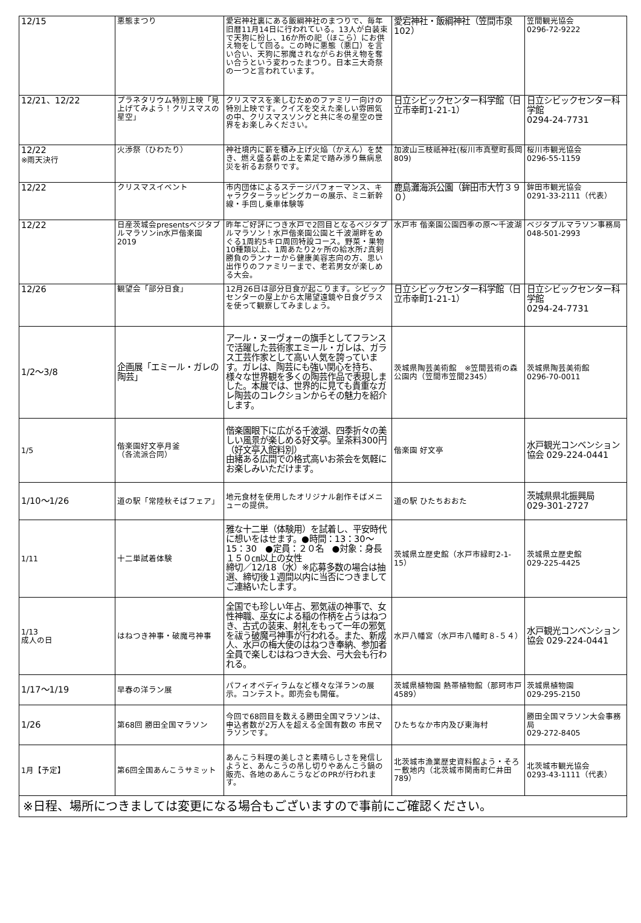| 12/15 | 悪態まつり | 愛宕神社裏にある飯綱神社のまつりで、毎年旧暦11月14日に行われている。13人が白装束で天狗に扮し、16か所の祀（ほこら）にお供え物をして回る。この時に悪態（悪口）を言い合い、天狗に邪魔されながらお供え物を奪い合うという変わったまつり。日本三大奇祭の一つと言われています。 | 愛宕神社・飯綱神社（笠間市泉102） | 笠間観光協会 0296-72-9222 |
| 12/21、12/22 | プラネタリウム特別上映「見上げてみよう！クリスマスの星空」 | クリスマスを楽しむためのファミリー向けの特別上映です。クイズを交えた楽しい雰囲気の中、クリスマスソングと共に冬の星空の世界をお楽しみください。 | 日立シビックセンター科学館（日立市幸町1-21-1） | 日立シビックセンター科学館 0294-24-7731 |
| 12/22 ※雨天決行 | 火渉祭（ひわたり） | 神社境内に薪を積み上げ火焔（かえん）を焚き、燃え盛る薪の上を素足で踏み渉り無病息災を祈るお祭りです。 | 加波山三枝祇神社(桜川市真壁町長岡809) | 桜川市観光協会 0296-55-1159 |
| 12/22 | クリスマスイベント | 市内団体によるステージパフォーマンス、キャラクターラッピングカーの展示、ミニ新幹線・手回し乗車体験等 | 鹿島灘海浜公園（鉾田市大竹３９０） | 鉾田市観光協会 0291-33-2111（代表） |
| 12/22 | 日産茨城会presentsベジタブルマラソンin水戸偕楽園2019 | 昨年ご好評につき水戸で2回目となるベジタブルマラソン！水戸偕楽園公園と千波湖畔をめぐる1周約5キロ周回特設コース。野菜・果物10種類以上、1周あたり2ヶ所の給水所♪真剣勝負のランナーから健康美容志向の方、思い出作りのファミリーまで、老若男女が楽しめる大会。 | 水戸市 偕楽園公園四季の原～千波湖 | ベジタブルマラソン事務局 048-501-2993 |
| 12/26 | 観望会「部分日食」 | 12月26日は部分日食が起こります。シビックセンターの屋上から太陽望遠鏡や日食グラスを使って観察してみましょう。 | 日立シビックセンター科学館（日立市幸町1-21-1） | 日立シビックセンター科学館 0294-24-7731 |
| 1/2～3/8 | 企画展「エミール・ガレの陶芸」 | アール・ヌーヴォーの旗手としてフランスで活躍した芸術家エミール・ガレは、ガラス工芸作家として高い人気を誇っています。ガレは、陶芸にも強い関心を持ち、様々な世界観を多くの陶芸作品で表現しました。本展では、世界的に見ても貴重なガレ陶芸のコレクションからその魅力を紹介します。 | 茨城県陶芸美術館 ※笠間芸術の森公園内（笠間市笠間2345） | 茨城県陶芸美術館 0296-70-0011 |
| 1/5 | 偕楽園好文亭月釜 （各流派合同） | 偕楽園眼下に広がる千波湖、四季折々の美しい風景が楽しめる好文亭。呈茶料300円（好文亭入館料別） 由緒ある広間での格式高いお茶会を気軽にお楽しみいただけます。 | 偕楽園 好文亭 | 水戸観光コンベンション協会 029-224-0441 |
| 1/10～1/26 | 道の駅「常陸秋そばフェア」 | 地元食材を使用したオリジナル創作そばメニューの提供。 | 道の駅 ひたちおおた | 茨城県県北振興局 029-301-2727 |
| 1/11 | 十二単試着体験 | 雅な十二単（体験用）を試着し、平安時代に想いをはせます。●時間：13：30～15：30 ●定員：２０名 ●対象：身長１５０㎝以上の女性 締切／12/18（水）※応募多数の場合は抽選、締切後１週間以内に当否につきましてご連絡いたします。 | 茨城県立歴史館（水戸市緑町2-1-15） | 茨城県立歴史館 029-225-4425 |
| 1/13 成人の日 | はねつき神事・破魔弓神事 | 全国でも珍しい年占、邪気祓の神事で、女性神職、巫女による稲の作柄を占うはねつき、古式の装束、射礼をもって一年の邪気を祓う破魔弓神事が行われる。また、新成人、水戸の梅大使のはねつき奉納、参加者全員で楽しむはねつき大会、弓大会も行われる。 | 水戸八幡宮（水戸市八幡町８-５４） | 水戸観光コンベンション協会 029-224-0441 |
| 1/17～1/19 | 早春の洋ラン展 | パフィオペディラムなど様々な洋ランの展示。コンテスト。即売会も開催。 | 茨城県植物園 熱帯植物館（那珂市戸4589） | 茨城県植物園 029-295-2150 |
| 1/26 | 第68回 勝田全国マラソン | 今回で68回目を数える勝田全国マラソンは、申込者数が2万人を超える全国有数の 市民マラソンです。 | ひたちなか市内及び東海村 | 勝田全国マラソン大会事務局 029-272-8405 |
| 1月【予定】 | 第6回全国あんこうサミット | あんこう料理の美しさと素晴らしさを発信しようと、あんこうの吊し切りやあんこう鍋の販売、各地のあんこうなどのPRが行われます。 | 北茨城市漁業歴史資料館よう・そろー敷地内（北茨城市関南町仁井田789） | 北茨城市観光協会 0293-43-1111（代表） |
| ※日程、場所につきましては変更になる場合もございますので事前にご確認ください。 | | | | |